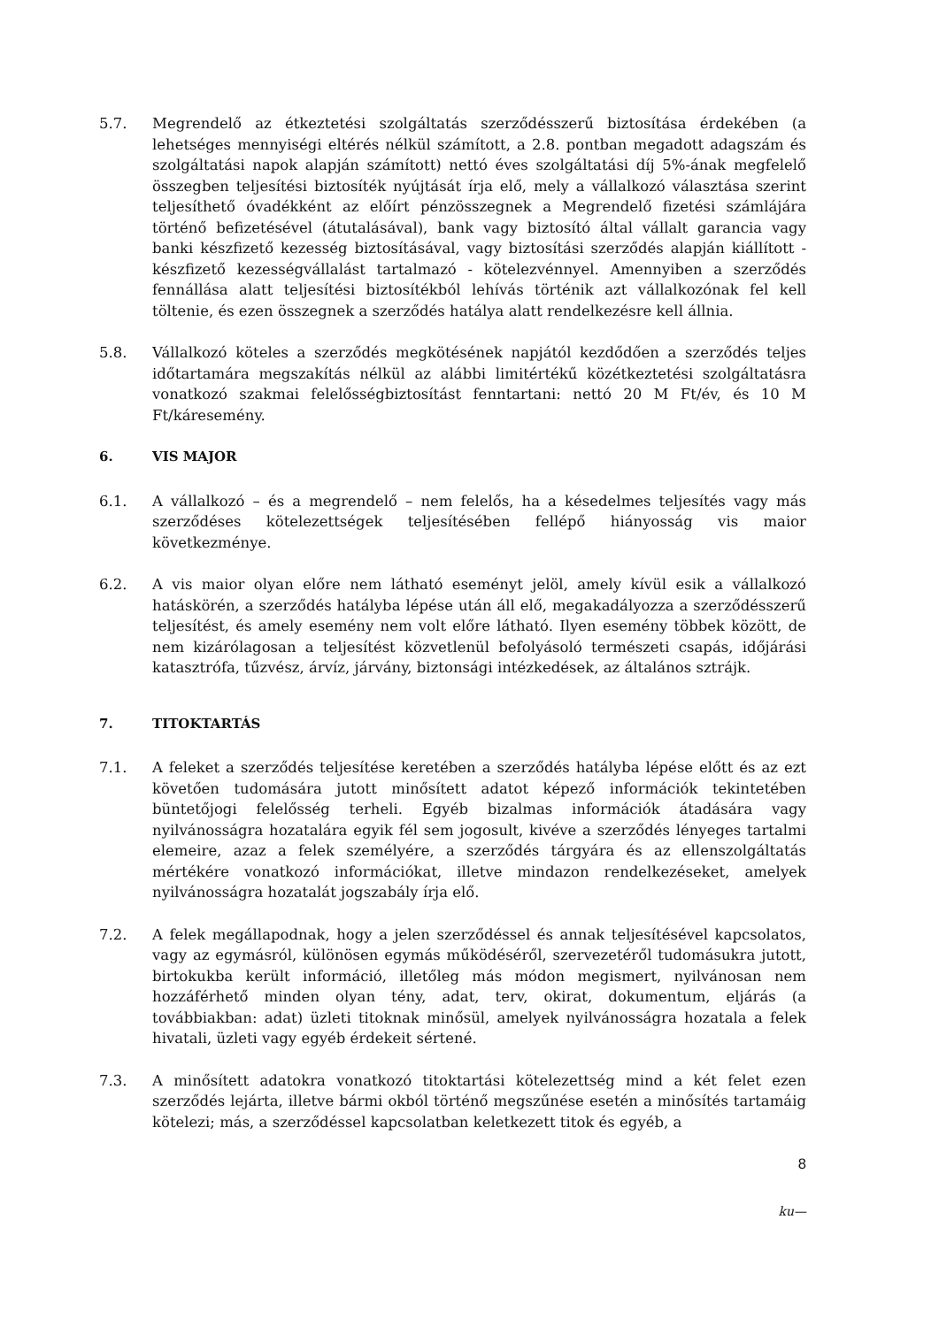5.7. Megrendelő az étkeztetési szolgáltatás szerződésszerű biztosítása érdekében (a lehetséges mennyiségi eltérés nélkül számított, a 2.8. pontban megadott adagszám és szolgáltatási napok alapján számított) nettó éves szolgáltatási díj 5%-ának megfelelő összegben teljesítési biztosíték nyújtását írja elő, mely a vállalkozó választása szerint teljesíthető óvadékként az előírt pénzösszegnek a Megrendelő fizetési számlájára történő befizetésével (átutalásával), bank vagy biztosító által vállalt garancia vagy banki készfizető kezesség biztosításával, vagy biztosítási szerződés alapján kiállított - készfizető kezességvállalást tartalmazó - kötelezvénnyel. Amennyiben a szerződés fennállása alatt teljesítési biztosítékból lehívás történik azt vállalkozónak fel kell töltenie, és ezen összegnek a szerződés hatálya alatt rendelkezésre kell állnia.
5.8. Vállalkozó köteles a szerződés megkötésének napjától kezdődően a szerződés teljes időtartamára megszakítás nélkül az alábbi limitértékű közétkeztetési szolgáltatásra vonatkozó szakmai felelősségbiztosítást fenntartani: nettó 20 M Ft/év, és 10 M Ft/káresemény.
6. VIS MAJOR
6.1. A vállalkozó – és a megrendelő – nem felelős, ha a késedelmes teljesítés vagy más szerződéses kötelezettségek teljesítésében fellépő hiányosság vis maior következménye.
6.2. A vis maior olyan előre nem látható eseményt jelöl, amely kívül esik a vállalkozó hatáskörén, a szerződés hatályba lépése után áll elő, megakadályozza a szerződésszerű teljesítést, és amely esemény nem volt előre látható. Ilyen esemény többek között, de nem kizárólagosan a teljesítést közvetlenül befolyásoló természeti csapás, időjárási katasztrófa, tűzvész, árvíz, járvány, biztonsági intézkedések, az általános sztrájk.
7. TITOKTARTÁS
7.1. A feleket a szerződés teljesítése keretében a szerződés hatályba lépése előtt és az ezt követően tudomására jutott minősített adatot képező információk tekintetében büntetőjogi felelősség terheli. Egyéb bizalmas információk átadására vagy nyilvánosságra hozatalára egyik fél sem jogosult, kivéve a szerződés lényeges tartalmi elemeire, azaz a felek személyére, a szerződés tárgyára és az ellenszolgáltatás mértékére vonatkozó információkat, illetve mindazon rendelkezéseket, amelyek nyilvánosságra hozatalát jogszabály írja elő.
7.2. A felek megállapodnak, hogy a jelen szerződéssel és annak teljesítésével kapcsolatos, vagy az egymásról, különösen egymás működéséről, szervezetéről tudomásukra jutott, birtokukba került információ, illetőleg más módon megismert, nyilvánosan nem hozzáférhető minden olyan tény, adat, terv, okirat, dokumentum, eljárás (a továbbiakban: adat) üzleti titoknak minősül, amelyek nyilvánosságra hozatala a felek hivatali, üzleti vagy egyéb érdekeit sértené.
7.3. A minősített adatokra vonatkozó titoktartási kötelezettség mind a két felet ezen szerződés lejárta, illetve bármi okból történő megszűnése esetén a minősítés tartamáig kötelezi; más, a szerződéssel kapcsolatban keletkezett titok és egyéb, a
8
ku—